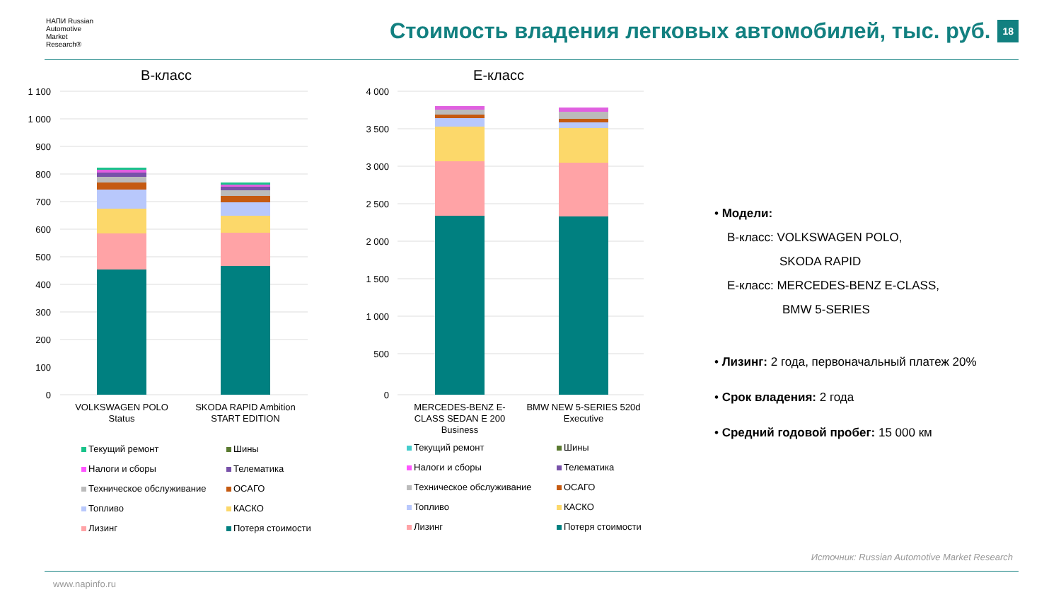НАПИ Russian
Automotive
Market
Research®
Стоимость владения легковых автомобилей, тыс. руб. 18
В-класс
1 100
1 000
900
800
700
600
500
400
300
200
100
0
VOLKSWAGEN POLO
Status
SKODA RAPID Ambition
START EDITION
Текущий ремонт
Шины
Налоги и сборы
Телематика
Техническое обслуживание
ОСАГО
Топливо
КАСКО
Лизинг
Потеря стоимости
Е-класс
4 000
3 500
3 000
2 500
2 000
1 500
1 000
500
0
MERCEDES-BENZ E-
CLASS SEDAN E 200
Business
BMW NEW 5-SERIES 520d
Executive
Текущий ремонт
Шины
Налоги и сборы
Телематика
Техническое обслуживание
ОСАГО
Топливо
КАСКО
Лизинг
Потеря стоимости
• Модели:
В-класс: VOLKSWAGEN POLO,
SKODA RAPID
Е-класс: MERCEDES-BENZ E-CLASS,
BMW 5-SERIES
• Лизинг: 2 года, первоначальный платеж 20%
• Срок владения: 2 года
• Средний годовой пробег: 15 000 км
Источник: Russian Automotive Market Research
www.napinfo.ru